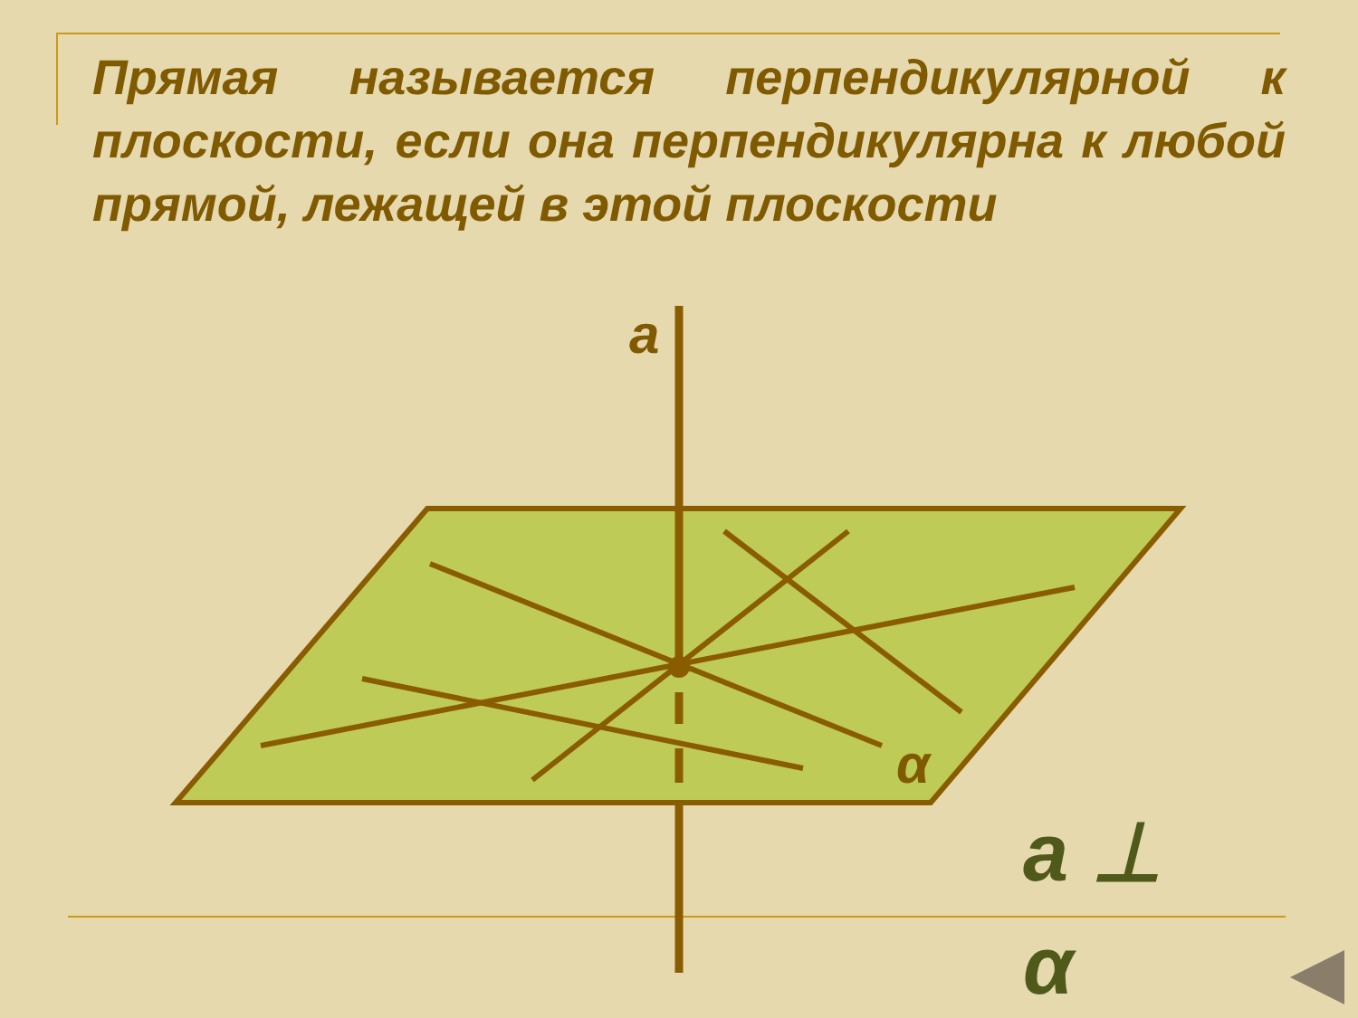Прямая называется перпендикулярной к плоскости, если она перпендикулярна к любой прямой, лежащей в этой плоскости
a
α
a ⊥
α